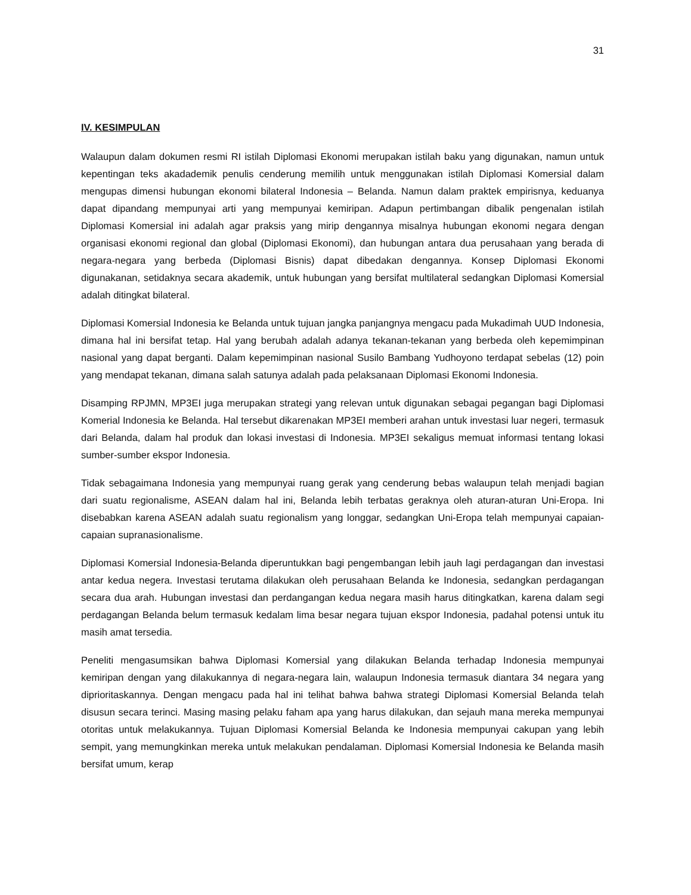31
IV. KESIMPULAN
Walaupun dalam dokumen resmi RI istilah Diplomasi Ekonomi merupakan istilah baku yang digunakan, namun untuk kepentingan teks akadademik penulis cenderung memilih untuk menggunakan istilah Diplomasi Komersial dalam mengupas dimensi hubungan ekonomi bilateral Indonesia – Belanda. Namun dalam praktek empirisnya, keduanya dapat dipandang mempunyai arti yang mempunyai kemiripan. Adapun pertimbangan dibalik pengenalan istilah Diplomasi Komersial ini adalah agar praksis yang mirip dengannya misalnya hubungan ekonomi negara dengan organisasi ekonomi regional dan global (Diplomasi Ekonomi), dan hubungan antara dua perusahaan yang berada di negara-negara yang berbeda (Diplomasi Bisnis) dapat dibedakan dengannya. Konsep Diplomasi Ekonomi digunakanan, setidaknya secara akademik, untuk hubungan yang bersifat multilateral sedangkan Diplomasi Komersial adalah ditingkat bilateral.
Diplomasi Komersial Indonesia ke Belanda untuk tujuan jangka panjangnya mengacu pada Mukadimah UUD Indonesia, dimana hal ini bersifat tetap. Hal yang berubah adalah adanya tekanan-tekanan yang berbeda oleh kepemimpinan nasional yang dapat berganti. Dalam kepemimpinan nasional Susilo Bambang Yudhoyono terdapat sebelas (12) poin yang mendapat tekanan, dimana salah satunya adalah pada pelaksanaan Diplomasi Ekonomi Indonesia.
Disamping RPJMN, MP3EI juga merupakan strategi yang relevan untuk digunakan sebagai pegangan bagi Diplomasi Komerial Indonesia ke Belanda. Hal tersebut dikarenakan MP3EI memberi arahan untuk investasi luar negeri, termasuk dari Belanda, dalam hal produk dan lokasi investasi di Indonesia. MP3EI sekaligus memuat informasi tentang lokasi sumber-sumber ekspor Indonesia.
Tidak sebagaimana Indonesia yang mempunyai ruang gerak yang cenderung bebas walaupun telah menjadi bagian dari suatu regionalisme, ASEAN dalam hal ini, Belanda lebih terbatas geraknya oleh aturan-aturan Uni-Eropa. Ini disebabkan karena ASEAN adalah suatu regionalism yang longgar, sedangkan Uni-Eropa telah mempunyai capaian-capaian supranasionalisme.
Diplomasi Komersial Indonesia-Belanda diperuntukkan bagi pengembangan lebih jauh lagi perdagangan dan investasi antar kedua negera. Investasi terutama dilakukan oleh perusahaan Belanda ke Indonesia, sedangkan perdagangan secara dua arah. Hubungan investasi dan perdangangan kedua negara masih harus ditingkatkan, karena dalam segi perdagangan Belanda belum termasuk kedalam lima besar negara tujuan ekspor Indonesia, padahal potensi untuk itu masih amat tersedia.
Peneliti mengasumsikan bahwa Diplomasi Komersial yang dilakukan Belanda terhadap Indonesia mempunyai kemiripan dengan yang dilakukannya di negara-negara lain, walaupun Indonesia termasuk diantara 34 negara yang diprioritaskannya. Dengan mengacu pada hal ini telihat bahwa bahwa strategi Diplomasi Komersial Belanda telah disusun secara terinci. Masing masing pelaku faham apa yang harus dilakukan, dan sejauh mana mereka mempunyai otoritas untuk melakukannya. Tujuan Diplomasi Komersial Belanda ke Indonesia mempunyai cakupan yang lebih sempit, yang memungkinkan mereka untuk melakukan pendalaman. Diplomasi Komersial Indonesia ke Belanda masih bersifat umum, kerap